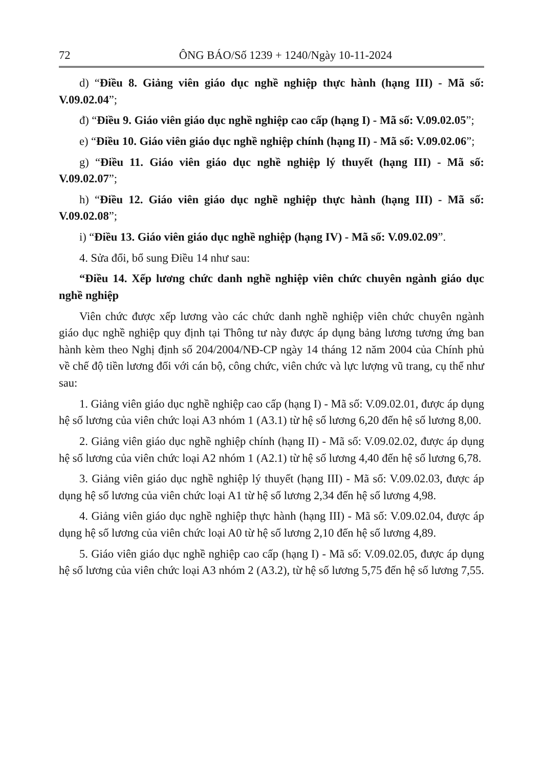72 ÔNG BÁO/Số 1239 + 1240/Ngày 10-11-2024
d) “Điều 8. Giảng viên giáo dục nghề nghiệp thực hành (hạng III) - Mã số: V.09.02.04”;
đ) “Điều 9. Giáo viên giáo dục nghề nghiệp cao cấp (hạng I) - Mã số: V.09.02.05”;
e) “Điều 10. Giáo viên giáo dục nghề nghiệp chính (hạng II) - Mã số: V.09.02.06”;
g) “Điều 11. Giáo viên giáo dục nghề nghiệp lý thuyết (hạng III) - Mã số: V.09.02.07”;
h) “Điều 12. Giáo viên giáo dục nghề nghiệp thực hành (hạng III) - Mã số: V.09.02.08”;
i) “Điều 13. Giáo viên giáo dục nghề nghiệp (hạng IV) - Mã số: V.09.02.09”.
4. Sửa đổi, bổ sung Điều 14 như sau:
“Điều 14. Xếp lương chức danh nghề nghiệp viên chức chuyên ngành giáo dục nghề nghiệp
Viên chức được xếp lương vào các chức danh nghề nghiệp viên chức chuyên ngành giáo dục nghề nghiệp quy định tại Thông tư này được áp dụng bảng lương tương ứng ban hành kèm theo Nghị định số 204/2004/NĐ-CP ngày 14 tháng 12 năm 2004 của Chính phủ về chế độ tiền lương đối với cán bộ, công chức, viên chức và lực lượng vũ trang, cụ thể như sau:
1. Giảng viên giáo dục nghề nghiệp cao cấp (hạng I) - Mã số: V.09.02.01, được áp dụng hệ số lương của viên chức loại A3 nhóm 1 (A3.1) từ hệ số lương 6,20 đến hệ số lương 8,00.
2. Giảng viên giáo dục nghề nghiệp chính (hạng II) - Mã số: V.09.02.02, được áp dụng hệ số lương của viên chức loại A2 nhóm 1 (A2.1) từ hệ số lương 4,40 đến hệ số lương 6,78.
3. Giảng viên giáo dục nghề nghiệp lý thuyết (hạng III) - Mã số: V.09.02.03, được áp dụng hệ số lương của viên chức loại A1 từ hệ số lương 2,34 đến hệ số lương 4,98.
4. Giảng viên giáo dục nghề nghiệp thực hành (hạng III) - Mã số: V.09.02.04, được áp dụng hệ số lương của viên chức loại A0 từ hệ số lương 2,10 đến hệ số lương 4,89.
5. Giáo viên giáo dục nghề nghiệp cao cấp (hạng I) - Mã số: V.09.02.05, được áp dụng hệ số lương của viên chức loại A3 nhóm 2 (A3.2), từ hệ số lương 5,75 đến hệ số lương 7,55.